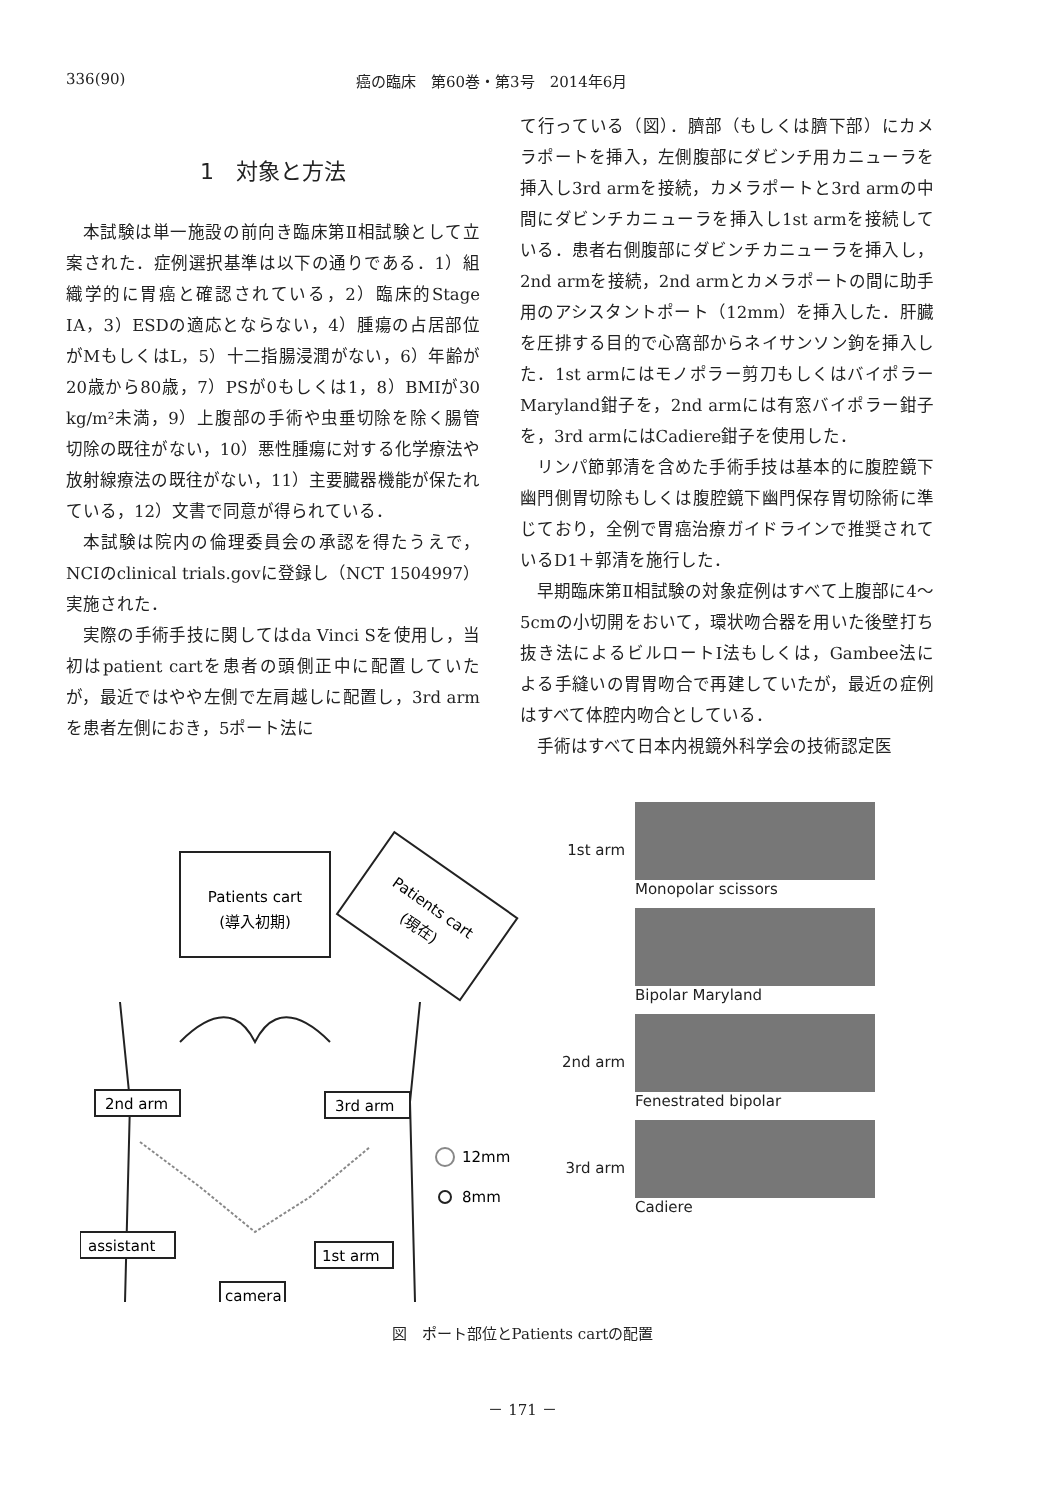336(90) 癌の臨床　第60巻・第3号　2014年6月
1　対象と方法
本試験は単一施設の前向き臨床第Ⅱ相試験として立案された．症例選択基準は以下の通りである．1）組織学的に胃癌と確認されている，2）臨床的Stage ⅠA，3）ESDの適応とならない，4）腫瘍の占居部位がMもしくはL，5）十二指腸浸潤がない，6）年齢が20歳から80歳，7）PSが0もしくは1，8）BMIが30 kg/m²未満，9）上腹部の手術や虫垂切除を除く腸管切除の既往がない，10）悪性腫瘍に対する化学療法や放射線療法の既往がない，11）主要臓器機能が保たれている，12）文書で同意が得られている．
本試験は院内の倫理委員会の承認を得たうえで，NCIのclinical trials.govに登録し（NCT 1504997）実施された．
実際の手術手技に関してはda Vinci Sを使用し，当初はpatient cartを患者の頭側正中に配置していたが，最近ではやや左側で左肩越しに配置し，3rd armを患者左側におき，5ポート法に
て行っている（図）．臍部（もしくは臍下部）にカメラポートを挿入，左側腹部にダビンチ用カニューラを挿入し3rd armを接続，カメラポートと3rd armの中間にダビンチカニューラを挿入し1st armを接続している．患者右側腹部にダビンチカニューラを挿入し，2nd armを接続，2nd armとカメラポートの間に助手用のアシスタントポート（12mm）を挿入した．肝臓を圧排する目的で心窩部からネイサンソン鉤を挿入した．1st armにはモノポラー剪刀もしくはバイポラーMaryland鉗子を，2nd armには有窓バイポラー鉗子を，3rd armにはCadiere鉗子を使用した．
リンパ節郭清を含めた手術手技は基本的に腹腔鏡下幽門側胃切除もしくは腹腔鏡下幽門保存胃切除術に準じており，全例で胃癌治療ガイドラインで推奨されているD1＋郭清を施行した．
早期臨床第Ⅱ相試験の対象症例はすべて上腹部に4～5cmの小切開をおいて，環状吻合器を用いた後壁打ち抜き法によるビルロートⅠ法もしくは，Gambee法による手縫いの胃胃吻合で再建していたが，最近の症例はすべて体腔内吻合としている．
手術はすべて日本内視鏡外科学会の技術認定医
Patients cart
(導入初期)
Patients cart
(現在)
2nd arm
3rd arm
assistant
1st arm
camera
12mm
8mm
1st arm Monopolar scissors
Bipolar Maryland
2nd arm Fenestrated bipolar
3rd arm Cadiere
図　ポート部位とPatients cartの配置
－ 171 －